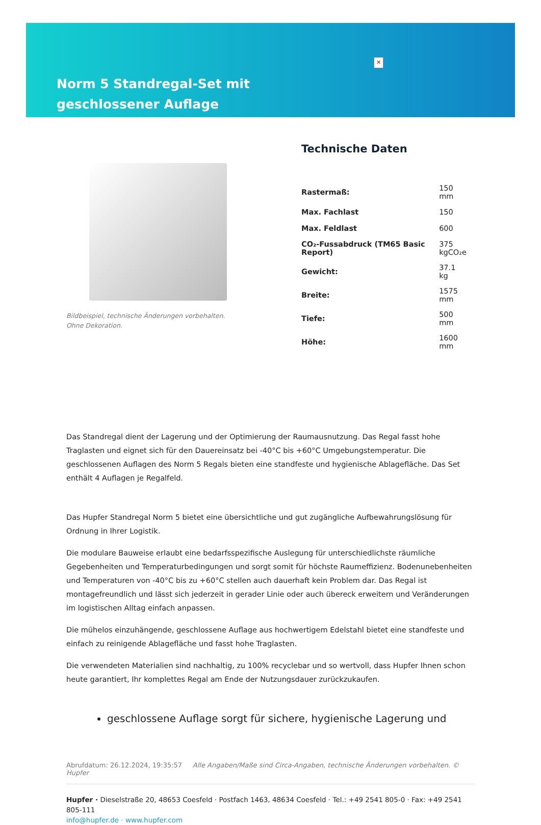✕
Norm 5 Standregal-Set mit geschlossener Auflage
Bildbeispiel, technische Änderungen vorbehalten.
Ohne Dekoration.
Technische Daten
| Rastermaß: | 150 mm |
| Max. Fachlast | 150 |
| Max. Feldlast | 600 |
| CO₂-Fussabdruck (TM65 Basic Report) | 375 kgCO₂e |
| Gewicht: | 37.1 kg |
| Breite: | 1575 mm |
| Tiefe: | 500 mm |
| Höhe: | 1600 mm |
Das Standregal dient der Lagerung und der Optimierung der Raumausnutzung. Das Regal fasst hohe Traglasten und eignet sich für den Dauereinsatz bei -40°C bis +60°C Umgebungstemperatur. Die geschlossenen Auflagen des Norm 5 Regals bieten eine standfeste und hygienische Ablagefläche. Das Set enthält 4 Auflagen je Regalfeld.
Das Hupfer Standregal Norm 5 bietet eine übersichtliche und gut zugängliche Aufbewahrungslösung für Ordnung in Ihrer Logistik.
Die modulare Bauweise erlaubt eine bedarfsspezifische Auslegung für unterschiedlichste räumliche Gegebenheiten und Temperaturbedingungen und sorgt somit für höchste Raumeffizienz. Bodenunebenheiten und Temperaturen von -40°C bis zu +60°C stellen auch dauerhaft kein Problem dar. Das Regal ist montagefreundlich und lässt sich jederzeit in gerader Linie oder auch übereck erweitern und Veränderungen im logistischen Alltag einfach anpassen.
Die mühelos einzuhängende, geschlossene Auflage aus hochwertigem Edelstahl bietet eine standfeste und einfach zu reinigende Ablagefläche und fasst hohe Traglasten.
Die verwendeten Materialien sind nachhaltig, zu 100% recyclebar und so wertvoll, dass Hupfer Ihnen schon heute garantiert, Ihr komplettes Regal am Ende der Nutzungsdauer zurückzukaufen.
geschlossene Auflage sorgt für sichere, hygienische Lagerung und
Abrufdatum: 26.12.2024, 19:35:57 Alle Angaben/Maße sind Circa-Angaben, technische Änderungen vorbehalten. © Hupfer
Hupfer · Dieselstraße 20, 48653 Coesfeld · Postfach 1463, 48634 Coesfeld · Tel.: +49 2541 805-0 · Fax: +49 2541 805-111
info@hupfer.de · www.hupfer.com